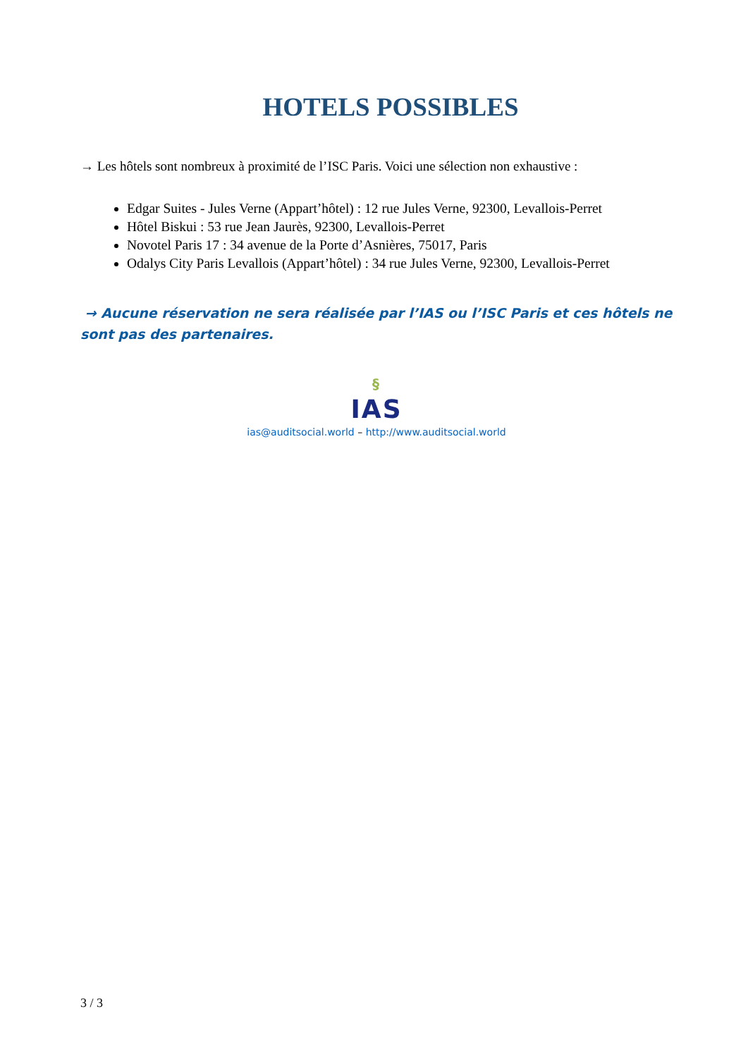HOTELS POSSIBLES
→ Les hôtels sont nombreux à proximité de l’ISC Paris. Voici une sélection non exhaustive :
Edgar Suites - Jules Verne (Appart’hôtel) : 12 rue Jules Verne, 92300, Levallois-Perret
Hôtel Biskui : 53 rue Jean Jaurès, 92300, Levallois-Perret
Novotel Paris 17 : 34 avenue de la Porte d’Asnières, 75017, Paris
Odalys City Paris Levallois (Appart’hôtel) : 34 rue Jules Verne, 92300, Levallois-Perret
→ Aucune réservation ne sera réalisée par l’IAS ou l’ISC Paris et ces hôtels ne sont pas des partenaires.
§
IAS
ias@auditsocial.world – http://www.auditsocial.world
3 / 3